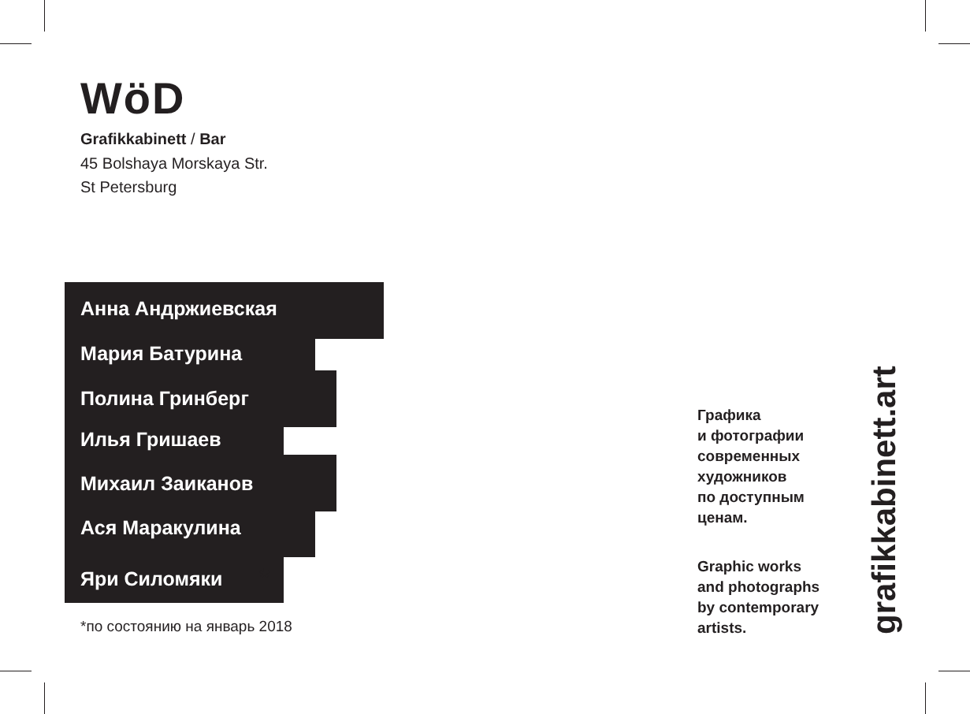WöD
Grafikkabinett / Bar
45 Bolshaya Morskaya Str.
St Petersburg
Анна Андржиевская
Мария Батурина
Полина Гринберг
Илья Гришаев
Михаил Заиканов
Ася Маракулина
Яри Силомяки *
*по состоянию на январь 2018
Графика
и фотографии
современных
художников
по доступным
ценам.
Graphic works
and photographs
by contemporary
artists.
grafikkabinett.art